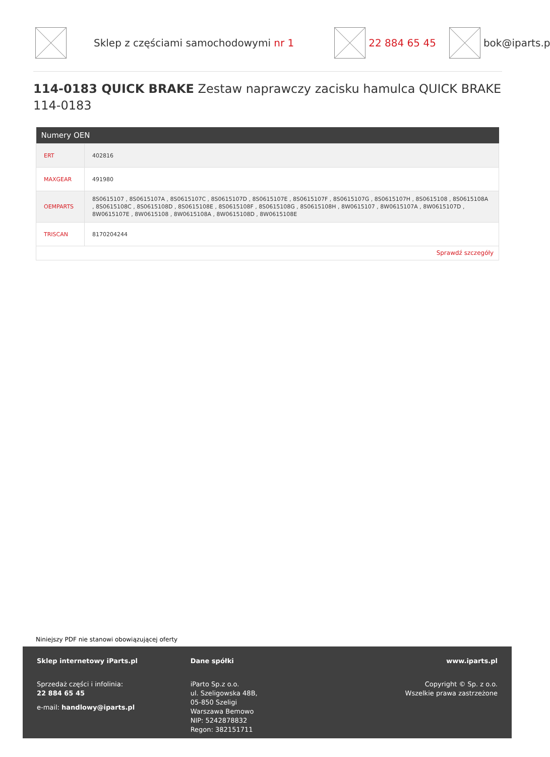Sklep z częściami samochodowymi nr 1
22 884 65 45 bok@iparts.p
114-0183 QUICK BRAKE Zestaw naprawczy zacisku hamulca QUICK BRAKE 114-0183
| Numery OEN | |
| --- | --- |
| ERT | 402816 |
| MAXGEAR | 491980 |
| OEMPARTS | 8S0615107 , 8S0615107A , 8S0615107C , 8S0615107D , 8S0615107E , 8S0615107F , 8S0615107G , 8S0615107H , 8S0615108 , 8S0615108A , 8S0615108C , 8S0615108D , 8S0615108E , 8S0615108F , 8S0615108G , 8S0615108H , 8W0615107 , 8W0615107A , 8W0615107D , 8W0615107E , 8W0615108 , 8W0615108A , 8W0615108D , 8W0615108E |
| TRISCAN | 8170204244 |
| Sprawdź szczegóły | |
Niniejszy PDF nie stanowi obowiązującej oferty
Sklep internetowy iParts.pl
Sprzedaż części i infolinia:
22 884 65 45
e-mail: handlowy@iparts.pl
Dane spółki
iParto Sp.z o.o.
ul. Szeligowska 48B,
05-850 Szeligi
Warszawa Bemowo
NIP: 5242878832
Regon: 382151711
www.iparts.pl
Copyright © Sp. z o.o.
Wszelkie prawa zastrzeżone